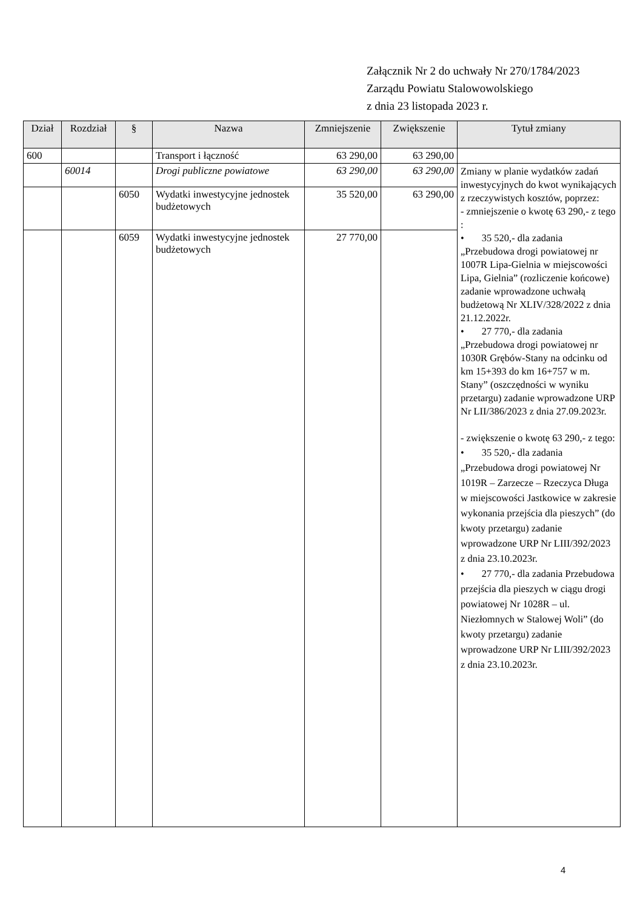Załącznik Nr 2 do uchwały Nr 270/1784/2023
Zarządu Powiatu Stalowowolskiego
z dnia 23 listopada 2023 r.
| Dział | Rozdział | § | Nazwa | Zmniejszenie | Zwiększenie | Tytuł zmiany |
| --- | --- | --- | --- | --- | --- | --- |
| 600 | | | Transport i łączność | 63 290,00 | 63 290,00 | |
| | 60014 | | Drogi publiczne powiatowe | 63 290,00 | 63 290,00 | Zmiany w planie wydatków zadań inwestycyjnych do kwot wynikających z rzeczywistych kosztów, poprzez: - zmniejszenie o kwotę 63 290,- z tego : • 35 520,- dla zadania „Przebudowa drogi powiatowej nr 1007R Lipa-Gielnia w miejscowości Lipa, Gielnia” (rozliczenie końcowe) zadanie wprowadzone uchwałą budżetową Nr XLIV/328/2022 z dnia 21.12.2022r. • 27 770,- dla zadania „Przebudowa drogi powiatowej nr 1030R Grębów-Stany na odcinku od km 15+393 do km 16+757 w m. Stany” (oszczędności w wyniku przetargu) zadanie wprowadzone URP Nr LII/386/2023 z dnia 27.09.2023r. - zwiększenie o kwotę 63 290,- z tego: • 35 520,- dla zadania „Przebudowa drogi powiatowej Nr 1019R – Zarzecze – Rzeczyca Długa w miejscowości Jastkowice w zakresie wykonania przejścia dla pieszych” (do kwoty przetargu) zadanie wprowadzone URP Nr LIII/392/2023 z dnia 23.10.2023r. • 27 770,- dla zadania Przebudowa przejścia dla pieszych w ciągu drogi powiatowej Nr 1028R – ul. Niezłomnych w Stalowej Woli” (do kwoty przetargu) zadanie wprowadzone URP Nr LIII/392/2023 z dnia 23.10.2023r. |
| | | 6050 | Wydatki inwestycyjne jednostek budżetowych | 35 520,00 | 63 290,00 | |
| | | 6059 | Wydatki inwestycyjne jednostek budżetowych | 27 770,00 | | |
4